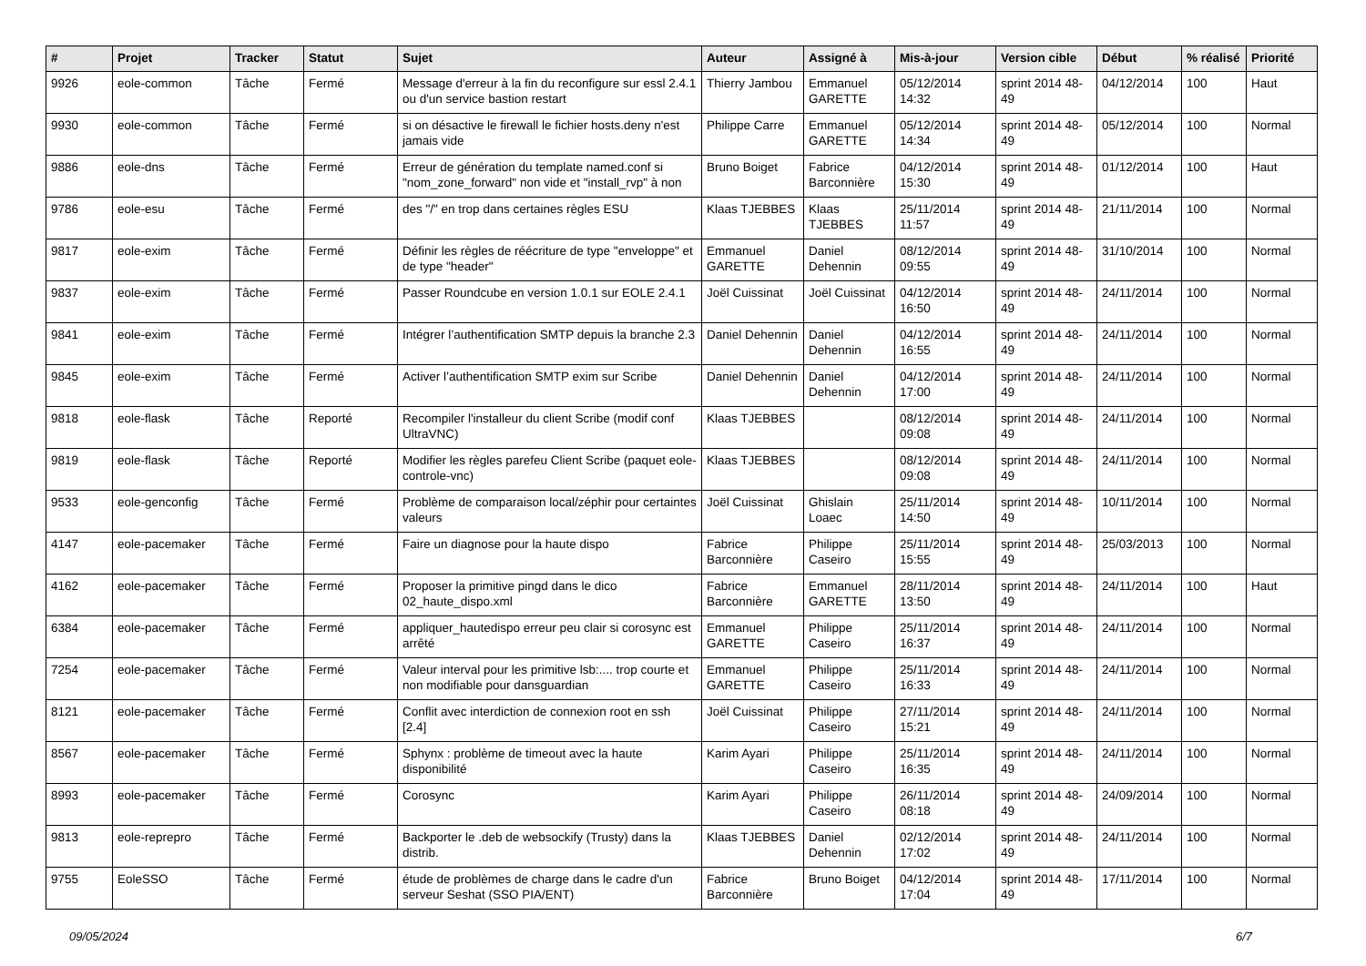| # | Projet | Tracker | Statut | Sujet | Auteur | Assigné à | Mis-à-jour | Version cible | Début | % réalisé | Priorité |
| --- | --- | --- | --- | --- | --- | --- | --- | --- | --- | --- | --- |
| 9926 | eole-common | Tâche | Fermé | Message d'erreur à la fin du reconfigure sur essl 2.4.1 ou d'un service bastion restart | Thierry Jambou | Emmanuel GARETTE | 05/12/2014 14:32 | sprint 2014 48-49 | 04/12/2014 | 100 | Haut |
| 9930 | eole-common | Tâche | Fermé | si on désactive le firewall le fichier hosts.deny n'est jamais vide | Philippe Carre | Emmanuel GARETTE | 05/12/2014 14:34 | sprint 2014 48-49 | 05/12/2014 | 100 | Normal |
| 9886 | eole-dns | Tâche | Fermé | Erreur de génération du template named.conf si "nom_zone_forward" non vide et "install_rvp" à non | Bruno Boiget | Fabrice Barconnière | 04/12/2014 15:30 | sprint 2014 48-49 | 01/12/2014 | 100 | Haut |
| 9786 | eole-esu | Tâche | Fermé | des "/" en trop dans certaines règles ESU | Klaas TJEBBES | Klaas TJEBBES | 25/11/2014 11:57 | sprint 2014 48-49 | 21/11/2014 | 100 | Normal |
| 9817 | eole-exim | Tâche | Fermé | Définir les règles de réécriture de type "enveloppe" et de type "header" | Emmanuel GARETTE | Daniel Dehennin | 08/12/2014 09:55 | sprint 2014 48-49 | 31/10/2014 | 100 | Normal |
| 9837 | eole-exim | Tâche | Fermé | Passer Roundcube en version 1.0.1 sur EOLE 2.4.1 | Joël Cuissinat | Joël Cuissinat | 04/12/2014 16:50 | sprint 2014 48-49 | 24/11/2014 | 100 | Normal |
| 9841 | eole-exim | Tâche | Fermé | Intégrer l’authentification SMTP depuis la branche 2.3 | Daniel Dehennin | Daniel Dehennin | 04/12/2014 16:55 | sprint 2014 48-49 | 24/11/2014 | 100 | Normal |
| 9845 | eole-exim | Tâche | Fermé | Activer l’authentification SMTP exim sur Scribe | Daniel Dehennin | Daniel Dehennin | 04/12/2014 17:00 | sprint 2014 48-49 | 24/11/2014 | 100 | Normal |
| 9818 | eole-flask | Tâche | Reporté | Recompiler l'installeur du client Scribe (modif conf UltraVNC) | Klaas TJEBBES | | 08/12/2014 09:08 | sprint 2014 48-49 | 24/11/2014 | 100 | Normal |
| 9819 | eole-flask | Tâche | Reporté | Modifier les règles parefeu Client Scribe (paquet eole-controle-vnc) | Klaas TJEBBES | | 08/12/2014 09:08 | sprint 2014 48-49 | 24/11/2014 | 100 | Normal |
| 9533 | eole-genconfig | Tâche | Fermé | Problème de comparaison local/zéphir pour certaintes valeurs | Joël Cuissinat | Ghislain Loaec | 25/11/2014 14:50 | sprint 2014 48-49 | 10/11/2014 | 100 | Normal |
| 4147 | eole-pacemaker | Tâche | Fermé | Faire un diagnose pour la haute dispo | Fabrice Barconnière | Philippe Caseiro | 25/11/2014 15:55 | sprint 2014 48-49 | 25/03/2013 | 100 | Normal |
| 4162 | eole-pacemaker | Tâche | Fermé | Proposer la primitive pingd dans le dico 02_haute_dispo.xml | Fabrice Barconnière | Emmanuel GARETTE | 28/11/2014 13:50 | sprint 2014 48-49 | 24/11/2014 | 100 | Haut |
| 6384 | eole-pacemaker | Tâche | Fermé | appliquer_hautedispo erreur peu clair si corosync est arrêté | Emmanuel GARETTE | Philippe Caseiro | 25/11/2014 16:37 | sprint 2014 48-49 | 24/11/2014 | 100 | Normal |
| 7254 | eole-pacemaker | Tâche | Fermé | Valeur interval pour les primitive lsb:.... trop courte et non modifiable pour dansguardian | Emmanuel GARETTE | Philippe Caseiro | 25/11/2014 16:33 | sprint 2014 48-49 | 24/11/2014 | 100 | Normal |
| 8121 | eole-pacemaker | Tâche | Fermé | Conflit avec interdiction de connexion root en ssh [2.4] | Joël Cuissinat | Philippe Caseiro | 27/11/2014 15:21 | sprint 2014 48-49 | 24/11/2014 | 100 | Normal |
| 8567 | eole-pacemaker | Tâche | Fermé | Sphynx : problème de timeout avec la haute disponibilité | Karim Ayari | Philippe Caseiro | 25/11/2014 16:35 | sprint 2014 48-49 | 24/11/2014 | 100 | Normal |
| 8993 | eole-pacemaker | Tâche | Fermé | Corosync | Karim Ayari | Philippe Caseiro | 26/11/2014 08:18 | sprint 2014 48-49 | 24/09/2014 | 100 | Normal |
| 9813 | eole-reprepro | Tâche | Fermé | Backporter le .deb de websockify (Trusty) dans la distrib. | Klaas TJEBBES | Daniel Dehennin | 02/12/2014 17:02 | sprint 2014 48-49 | 24/11/2014 | 100 | Normal |
| 9755 | EoleSSO | Tâche | Fermé | étude de problèmes de charge dans le cadre d'un serveur Seshat (SSO PIA/ENT) | Fabrice Barconnière | Bruno Boiget | 04/12/2014 17:04 | sprint 2014 48-49 | 17/11/2014 | 100 | Normal |
09/05/2024 6/7